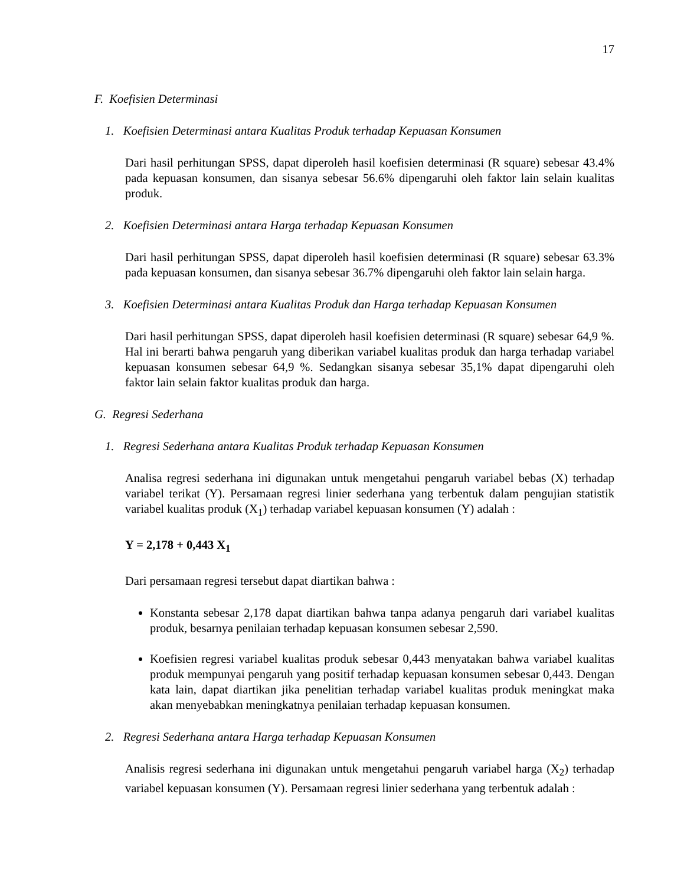17
F. Koefisien Determinasi
1. Koefisien Determinasi antara Kualitas Produk terhadap Kepuasan Konsumen
Dari hasil perhitungan SPSS, dapat diperoleh hasil koefisien determinasi (R square) sebesar 43.4% pada kepuasan konsumen, dan sisanya sebesar 56.6% dipengaruhi oleh faktor lain selain kualitas produk.
2. Koefisien Determinasi antara Harga terhadap Kepuasan Konsumen
Dari hasil perhitungan SPSS, dapat diperoleh hasil koefisien determinasi (R square) sebesar 63.3% pada kepuasan konsumen, dan sisanya sebesar 36.7% dipengaruhi oleh faktor lain selain harga.
3. Koefisien Determinasi antara Kualitas Produk dan Harga terhadap Kepuasan Konsumen
Dari hasil perhitungan SPSS, dapat diperoleh hasil koefisien determinasi (R square) sebesar 64,9 %. Hal ini berarti bahwa pengaruh yang diberikan variabel kualitas produk dan harga terhadap variabel kepuasan konsumen sebesar 64,9 %. Sedangkan sisanya sebesar 35,1% dapat dipengaruhi oleh faktor lain selain faktor kualitas produk dan harga.
G. Regresi Sederhana
1. Regresi Sederhana antara Kualitas Produk terhadap Kepuasan Konsumen
Analisa regresi sederhana ini digunakan untuk mengetahui pengaruh variabel bebas (X) terhadap variabel terikat (Y). Persamaan regresi linier sederhana yang terbentuk dalam pengujian statistik variabel kualitas produk (X<sub>1</sub>) terhadap variabel kepuasan konsumen (Y) adalah :
Y = 2,178 + 0,443 X<sub>1</sub>
Dari persamaan regresi tersebut dapat diartikan bahwa :
Konstanta sebesar 2,178 dapat diartikan bahwa tanpa adanya pengaruh dari variabel kualitas produk, besarnya penilaian terhadap kepuasan konsumen sebesar 2,590.
Koefisien regresi variabel kualitas produk sebesar 0,443 menyatakan bahwa variabel kualitas produk mempunyai pengaruh yang positif terhadap kepuasan konsumen sebesar 0,443. Dengan kata lain, dapat diartikan jika penelitian terhadap variabel kualitas produk meningkat maka akan menyebabkan meningkatnya penilaian terhadap kepuasan konsumen.
2. Regresi Sederhana antara Harga terhadap Kepuasan Konsumen
Analisis regresi sederhana ini digunakan untuk mengetahui pengaruh variabel harga (X<sub>2</sub>) terhadap variabel kepuasan konsumen (Y). Persamaan regresi linier sederhana yang terbentuk adalah :